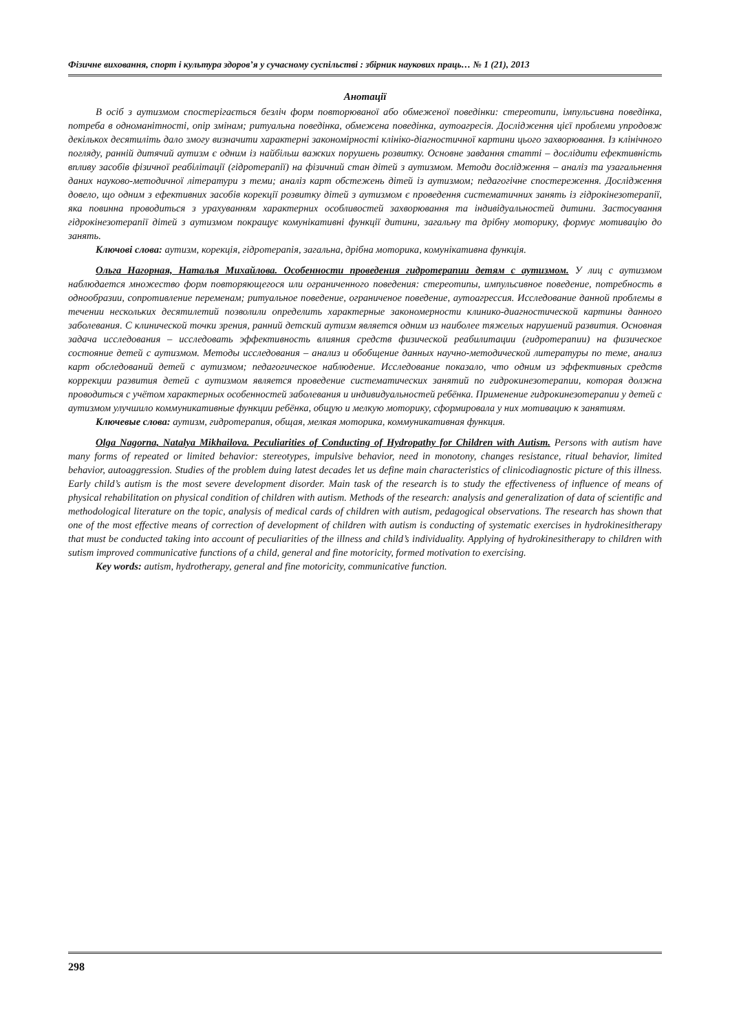Фізичне виховання, спорт і культура здоров’я у сучасному суспільстві : збірник наукових праць… № 1 (21), 2013
Анотації
В осіб з аутизмом спостерігається безліч форм повторюваної або обмеженої поведінки: стереотипи, імпульсивна поведінка, потреба в одноманітності, опір змінам; ритуальна поведінка, обмежена поведінка, аутоагресія. Дослідження цієї проблеми упродовж декількох десятиліть дало змогу визначити характерні закономірності клініко-діагностичної картини цього захворювання. Із клінічного погляду, ранній дитячий аутизм є одним із найбільш важких порушень розвитку. Основне завдання статті – дослідити ефективність впливу засобів фізичної реабілітації (гідротерапії) на фізичний стан дітей з аутизмом. Методи дослідження – аналіз та узагальнення даних науково-методичної літератури з теми; аналіз карт обстежень дітей із аутизмом; педагогічне спостереження. Дослідження довело, що одним з ефективних засобів корекції розвитку дітей з аутизмом є проведення систематичних занять із гідрокінезотерапії, яка повинна проводиться з урахуванням характерних особливостей захворювання та індивідуальностей дитини. Застосування гідрокінезотерапії дітей з аутизмом покращує комунікативні функції дитини, загальну та дрібну моторику, формує мотивацію до занять.
Ключові слова: аутизм, корекція, гідротерапія, загальна, дрібна моторика, комунікативна функція.
Ольга Нагорная, Наталья Михайлова. Особенности проведения гидротерапии детям с аутизмом. У лиц с аутизмом наблюдается множество форм повторяющегося или ограниченного поведения: стереотипы, импульсивное поведение, потребность в однообразии, сопротивление переменам; ритуальное поведение, ограниченое поведение, аутоагрессия. Исследование данной проблемы в течении нескольких десятилетий позволили определить характерные закономерности клинико-диагностической картины данного заболевания. С клинической точки зрения, ранний детский аутизм является одним из наиболее тяжелых нарушений развития. Основная задача исследования – исследовать эффективность влияния средств физической реабилитации (гидротерапии) на физическое состояние детей с аутизмом. Методы исследования – анализ и обобщение данных научно-методической литературы по теме, анализ карт обследований детей с аутизмом; педагогическое наблюдение. Исследование показало, что одним из эффективных средств коррекции развития детей с аутизмом является проведение систематических занятий по гидрокинезотерапии, которая должна проводиться с учётом характерных особенностей заболевания и индивидуальностей ребёнка. Применение гидрокинезотерапии у детей с аутизмом улучшило коммуникативные функции ребёнка, общую и мелкую моторику, сформировала у них мотивацию к занятиям.
Ключевые слова: аутизм, гидротерапия, общая, мелкая моторика, коммуникативная функция.
Olga Nagorna, Natalya Mikhailova. Peculiarities of Conducting of Hydropathy for Children with Autism. Persons with autism have many forms of repeated or limited behavior: stereotypes, impulsive behavior, need in monotony, changes resistance, ritual behavior, limited behavior, autoaggression. Studies of the problem duing latest decades let us define main characteristics of clinicodiagnostic picture of this illness. Early child’s autism is the most severe development disorder. Main task of the research is to study the effectiveness of influence of means of physical rehabilitation on physical condition of children with autism. Methods of the research: analysis and generalization of data of scientific and methodological literature on the topic, analysis of medical cards of children with autism, pedagogical observations. The research has shown that one of the most effective means of correction of development of children with autism is conducting of systematic exercises in hydrokinesitherapy that must be conducted taking into account of peculiarities of the illness and child’s individuality. Applying of hydrokinesitherapy to children with sutism improved communicative functions of a child, general and fine motoricity, formed motivation to exercising.
Key words: autism, hydrotherapy, general and fine motoricity, communicative function.
298